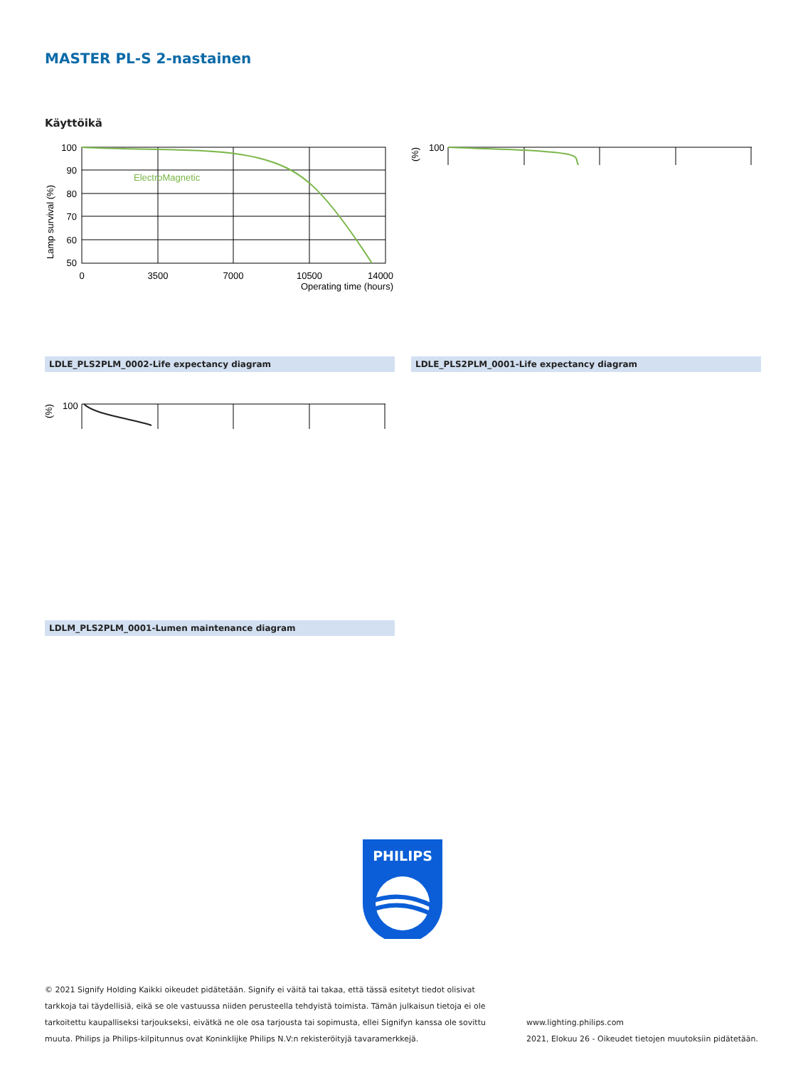MASTER PL-S 2-nastainen
Käyttöikä
Lamp survival (%)
100
90
80
70
60
50
0
3500
7000
10500
14000
Operating time (hours)
ElectroMagnetic
LDLE_PLS2PLM_0002-Life expectancy diagram
(%)
100
LDLE_PLS2PLM_0001-Life expectancy diagram
100
(%)
LDLM_PLS2PLM_0001-Lumen maintenance diagram
PHILIPS
© 2021 Signify Holding Kaikki oikeudet pidätetään. Signify ei väitä tai takaa, että tässä esitetyt tiedot olisivat tarkkoja tai täydellisiä, eikä se ole vastuussa niiden perusteella tehdyistä toimista. Tämän julkaisun tietoja ei ole tarkoitettu kaupalliseksi tarjoukseksi, eivätkä ne ole osa tarjousta tai sopimusta, ellei Signifyn kanssa ole sovittu muuta. Philips ja Philips-kilpitunnus ovat Koninklijke Philips N.V:n rekisteröityjä tavaramerkkejä.
www.lighting.philips.com
2021, Elokuu 26 - Oikeudet tietojen muutoksiin pidätetään.